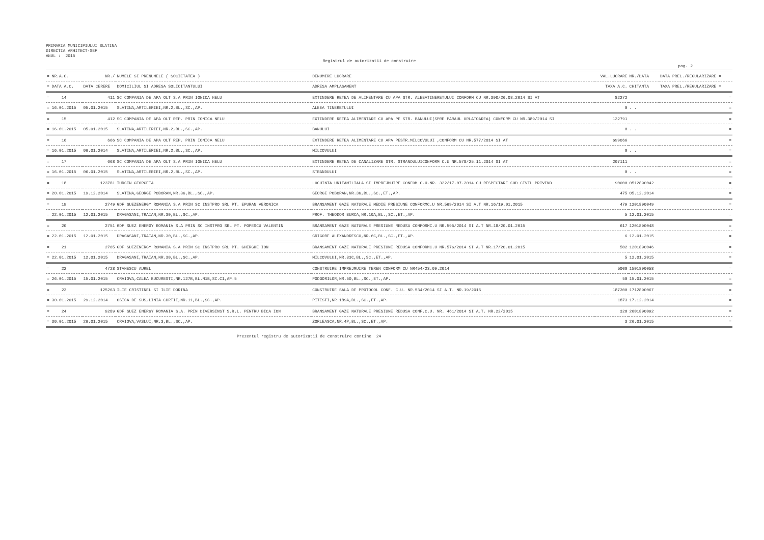PRIMARIA MUNICIPIULUI SLATINA
DIRECTIA ARHITECT-SEF
ANUL : 2015
Registrul de autorizatii de construire
pag. 2
| = NR.A.C. | NR./ | NUMELE SI PRENUMELE ( SOCIETATEA ) | DENUMIRE LUCRARE | VAL.LUCRARE | NR./DATA | DATA PREL./REGULARIZARE = |
| --- | --- | --- | --- | --- | --- | --- |
| = DATA A.C. | DATA CERERE | DOMICILIUL SI ADRESA SOLICITANTULUI | ADRESA AMPLASAMENT | TAXA A.C. | CHITANTA | TAXA PREL./REGULARIZARE = |
| = 14 | 411 | SC COMPANIA DE APA OLT S.A PRIN IONICA NELU | EXTINDERE RETEA DE ALIMENTARE CU APA STR. ALEEATINERETULUI CONFORM CU NR.390/26.08.2014 SI AT | 82272 | | = |
| = 16.01.2015 | 05.01.2015 | SLATINA,ARTILERIEI,NR.2,BL.,SC.,AP. | ALEEA TINERETULUI | 0 | . . | = |
| = 15 | 412 | SC COMPANIA DE APA OLT REP. PRIN IONICA NELU | EXTINDERE RETEA ALIMENTARE CU APA PE STR. BANULUI(SPRE PARAUL URLATOAREA) CONFORM CU NR.389/2014 SI | 132791 | | = |
| = 16.01.2015 | 05.01.2015 | SLATINA,ARTILERIEI,NR.2,BL.,SC.,AP. | BANULUI | 0 | . . | = |
| = 16 | 666 | SC COMPANIA DE APA OLT REP. PRIN IONICA NELU | EXTINDERE RETEA ALIMENTARE CU APA PESTR.MILCOVULUI ,CONFORM CU NR.577/2014 SI AT | 699066 | | = |
| = 16.01.2015 | 06.01.2014 | SLATINA,ARTILERIEI,NR.2,BL.,SC.,AP. | MILCOVULUI | 0 | . . | = |
| = 17 | 668 | SC COMPANIA DE APA OLT S.A PRIN IONICA NELU | EXTINDERE RETEA DE CANALIZARE STR. STRANDULUICONFORM C.U NR.578/25.11.2014 SI AT | 207111 | | = |
| = 16.01.2015 | 06.01.2015 | SLATINA,ARTILERIEI,NR.2,BL.,SC.,AP. | STRANDULUI | 0 | . . | = |
| = 18 | 123781 | TURCIN GEORGETA | LOCUINTA UNIFAMILIALA SI IMPREJMUIRE CONFOM C.U.NR. 322/17.07.2014 CU RESPECTARE COD CIVIL PRIVIND | 90000 | 0512890042 | = |
| = 20.01.2015 | 19.12.2014 | SLATINA,GEORGE POBORAN,NR.36,BL.,SC.,AP. | GEORGE POBORAN,NR.36,BL.,SC.,ET.,AP. | 475 | 05.12.2014 | = |
| = 19 | 2749 | GDF SUEZENERGY ROMANIA S.A PRIN SC INSTPRO SRL PT. EPURAN VERONICA | BRANSAMENT GAZE NATURALE MEDIE PRESIUNE CONFORMC.U NR.569/2014 SI A.T NR.16/19.01.2015 | 479 | 1201890049 | = |
| = 22.01.2015 | 12.01.2015 | DRAGASANI,TRAIAN,NR.30,BL.,SC.,AP. | PROF. THEODOR BURCA,NR.10A,BL.,SC.,ET.,AP. | 5 | 12.01.2015 | = |
| = 20 | 2751 | GDF SUEZ ENERGY ROMANIA S.A PRIN SC INSTPRO SRL PT. POPESCU VALENTIN | BRANSAMENT GAZE NATURALE PRESIUNE REDUSA CONFORMC.U NR.595/2014 SI A.T NR.18/20.01.2015 | 617 | 1201890048 | = |
| = 22.01.2015 | 12.01.2015 | DRAGASANI,TRAIAN,NR.30,BL.,SC.,AP. | GRIGORE ALEXANDRESCU,NR.6C,BL.,SC.,ET.,AP. | 6 | 12.01.2015 | = |
| = 21 | 2765 | GDF SUEZENERGY ROMANIA S.A PRIN SC INSTPRO SRL PT. GHERGHE ION | BRANSAMENT GAZE NATURALE PRESIUNE REDUSA CONFORMC.U NR.576/2014 SI A.T NR.17/20.01.2015 | 502 | 1201890046 | = |
| = 22.01.2015 | 12.01.2015 | DRAGASANI,TRAIAN,NR.30,BL.,SC.,AP. | MILCOVULUI,NR.33C,BL.,SC.,ET.,AP. | 5 | 12.01.2015 | = |
| = 22 | 4728 | STANESCU AUREL | CONSTRUIRE IMPREJMUIRE TEREN CONFORM CU NR454/23.09.2014 | 5000 | 1501890058 | = |
| = 26.01.2015 | 15.01.2015 | CRAIOVA,CALEA BUCURESTI,NR.127B,BL.N1B,SC.C1,AP.5 | PODGORILOR,NR.50,BL.,SC.,ET.,AP. | 50 | 15.01.2015 | = |
| = 23 | 125263 | ILIE CRISTINEL SI ILIE DORINA | CONSTRUIRE SALA DE PROTOCOL CONF. C.U. NR.534/2014 SI A.T. NR.19/2015 | 187300 | 1712890067 | = |
| = 30.01.2015 | 29.12.2014 | OSICA DE SUS,LINIA CURTII,NR.11,BL.,SC.,AP. | PITESTI,NR.189A,BL.,SC.,ET.,AP. | 1873 | 17.12.2014 | = |
| = 24 | 9289 | GDF SUEZ ENERGY ROMANIA S.A. PRIN DIVERSINST S.R.L. PENTRU BICA ION | BRANSAMENT GAZE NATURALE PRESIUNE REDUSA CONF.C.U. NR. 461/2014 SI A.T. NR.22/2015 | 320 | 2601890092 | = |
| = 30.01.2015 | 26.01.2015 | CRAIOVA,VASLUI,NR.3,BL.,SC.,AP. | ZORLEASCA,NR.4P,BL.,SC.,ET.,AP. | 3 | 26.01.2015 | = |
Prezentul registru de autorizatii de construire contine 24